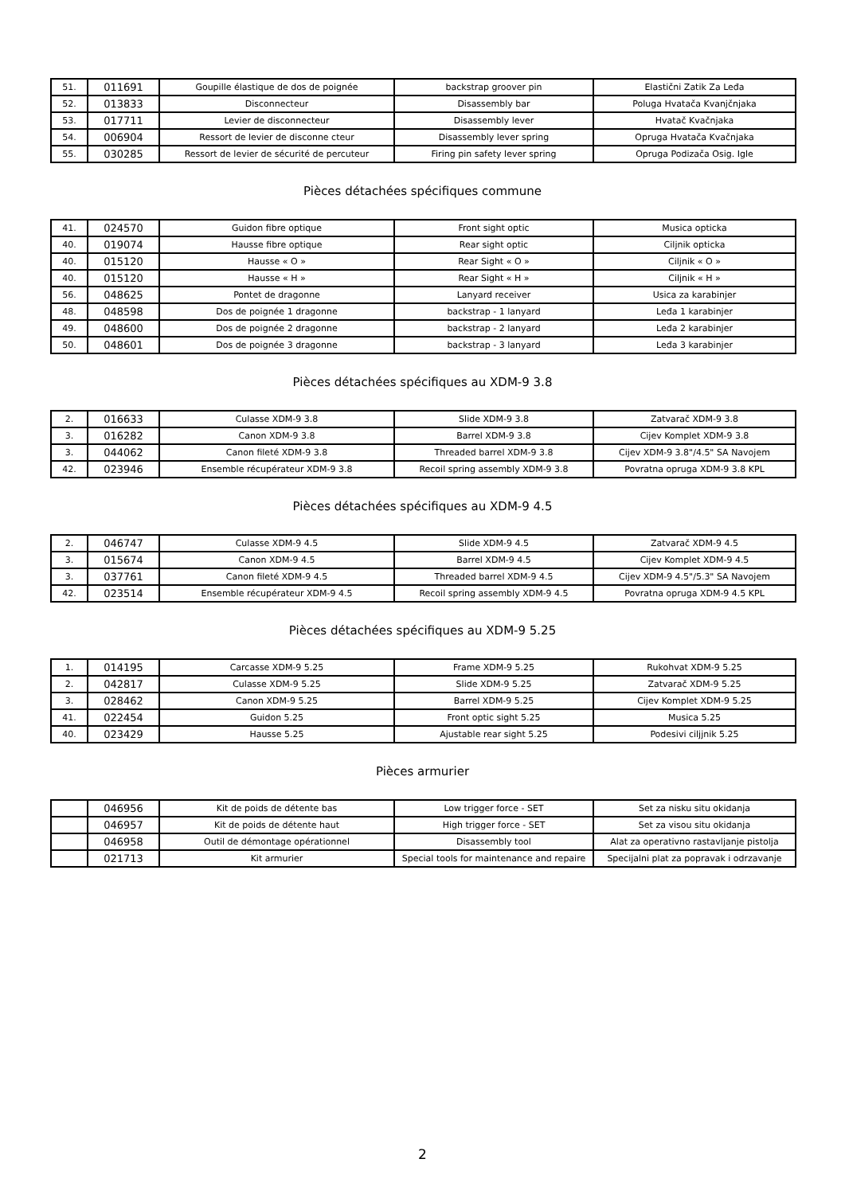| 51. | 011691 | Goupille élastique de dos de poignée | backstrap groover pin | Elastični Zatik Za Leđa |
| 52. | 013833 | Disconnecteur | Disassembly bar | Poluga Hvatača Kvanjčnjaka |
| 53. | 017711 | Levier de disconnecteur | Disassembly lever | Hvatač Kvačnjaka |
| 54. | 006904 | Ressort de levier de disconne cteur | Disassembly lever spring | Opruga Hvatača Kvačnjaka |
| 55. | 030285 | Ressort de levier de sécurité de percuteur | Firing pin safety lever spring | Opruga Podizača Osig. Igle |
Pièces détachées spécifiques commune
| 41. | 024570 | Guidon fibre optique | Front sight optic | Musica opticka |
| 40. | 019074 | Hausse fibre optique | Rear sight optic | Ciljnik opticka |
| 40. | 015120 | Hausse « O » | Rear Sight « O » | Ciljnik « O » |
| 40. | 015120 | Hausse « H » | Rear Sight « H » | Ciljnik « H » |
| 56. | 048625 | Pontet de dragonne | Lanyard receiver | Usica za karabinjer |
| 48. | 048598 | Dos de poignée 1 dragonne | backstrap - 1 lanyard | Leđa 1 karabinjer |
| 49. | 048600 | Dos de poignée 2 dragonne | backstrap - 2 lanyard | Leđa 2 karabinjer |
| 50. | 048601 | Dos de poignée 3 dragonne | backstrap - 3 lanyard | Leđa 3 karabinjer |
Pièces détachées spécifiques au XDM-9 3.8
| 2. | 016633 | Culasse XDM-9 3.8 | Slide XDM-9 3.8 | Zatvarač XDM-9 3.8 |
| 3. | 016282 | Canon XDM-9 3.8 | Barrel XDM-9 3.8 | Cijev Komplet XDM-9 3.8 |
| 3. | 044062 | Canon fileté XDM-9 3.8 | Threaded barrel XDM-9 3.8 | Cijev XDM-9 3.8"/4.5" SA Navojem |
| 42. | 023946 | Ensemble récupérateur XDM-9 3.8 | Recoil spring assembly XDM-9 3.8 | Povratna opruga XDM-9 3.8 KPL |
Pièces détachées spécifiques au XDM-9 4.5
| 2. | 046747 | Culasse XDM-9 4.5 | Slide XDM-9 4.5 | Zatvarač XDM-9 4.5 |
| 3. | 015674 | Canon XDM-9 4.5 | Barrel XDM-9 4.5 | Cijev Komplet XDM-9 4.5 |
| 3. | 037761 | Canon fileté XDM-9 4.5 | Threaded barrel XDM-9 4.5 | Cijev XDM-9 4.5"/5.3" SA Navojem |
| 42. | 023514 | Ensemble récupérateur XDM-9 4.5 | Recoil spring assembly XDM-9 4.5 | Povratna opruga XDM-9 4.5 KPL |
Pièces détachées spécifiques au XDM-9 5.25
| 1. | 014195 | Carcasse XDM-9 5.25 | Frame XDM-9 5.25 | Rukohvat XDM-9 5.25 |
| 2. | 042817 | Culasse XDM-9 5.25 | Slide XDM-9 5.25 | Zatvarač XDM-9 5.25 |
| 3. | 028462 | Canon XDM-9 5.25 | Barrel XDM-9 5.25 | Cijev Komplet XDM-9 5.25 |
| 41. | 022454 | Guidon 5.25 | Front optic sight 5.25 | Musica 5.25 |
| 40. | 023429 | Hausse 5.25 | Ajustable rear sight 5.25 | Podesivi ciljjnik 5.25 |
Pièces armurier
| | 046956 | Kit de poids de détente bas | Low trigger force - SET | Set za nisku situ okidanja |
| | 046957 | Kit de poids de détente haut | High trigger force - SET | Set za visou situ okidanja |
| | 046958 | Outil de démontage opérationnel | Disassembly tool | Alat za operativno rastavljanje pistolja |
| | 021713 | Kit armurier | Special tools for maintenance and repaire | Specijalni plat za popravak i odrzavanje |
2